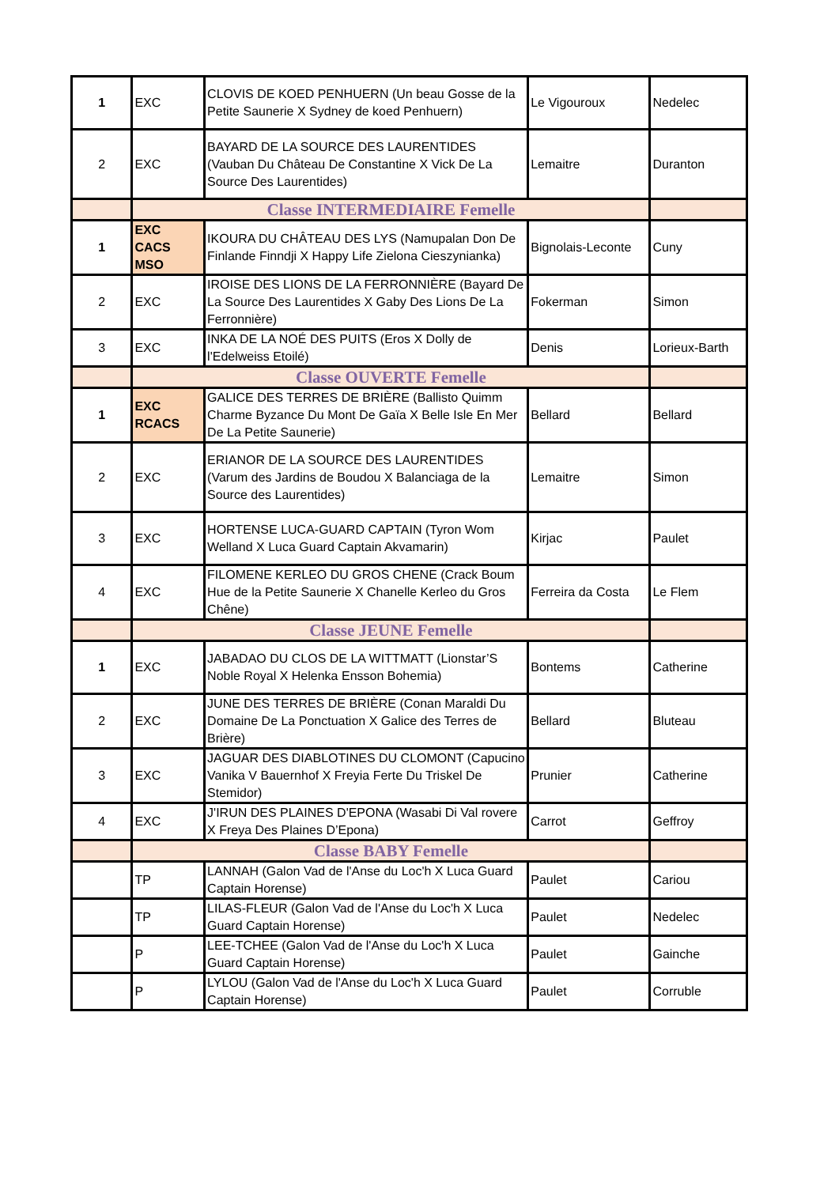| 1 | EXC | CLOVIS DE KOED PENHUERN (Un beau Gosse de la Petite Saunerie X Sydney de koed Penhuern) | Le Vigouroux | Nedelec |
| 2 | EXC | BAYARD DE LA SOURCE DES LAURENTIDES (Vauban Du Château De Constantine X Vick De La Source Des Laurentides) | Lemaitre | Duranton |
| | Classe INTERMEDIAIRE Femelle | | | |
| 1 | EXC CACS MSO | IKOURA DU CHÂTEAU DES LYS (Namupalan Don De Finlande Finndji X Happy Life Zielona Cieszynianka) | Bignolais-Leconte | Cuny |
| 2 | EXC | IROISE DES LIONS DE LA FERRONNIÈRE (Bayard De La Source Des Laurentides X Gaby Des Lions De La Ferronnière) | Fokerman | Simon |
| 3 | EXC | INKA DE LA NOÉ DES PUITS (Eros X Dolly de l'Edelweiss Etoilé) | Denis | Lorieux-Barth |
| | Classe OUVERTE Femelle | | | |
| 1 | EXC RCACS | GALICE DES TERRES DE BRIÈRE (Ballisto Quimm Charme Byzance Du Mont De Gaïa X Belle Isle En Mer De La Petite Saunerie) | Bellard | Bellard |
| 2 | EXC | ERIANOR DE LA SOURCE DES LAURENTIDES (Varum des Jardins de Boudou X Balanciaga de la Source des Laurentides) | Lemaitre | Simon |
| 3 | EXC | HORTENSE LUCA-GUARD CAPTAIN (Tyron Wom Welland X Luca Guard Captain Akvamarin) | Kirjac | Paulet |
| 4 | EXC | FILOMENE KERLEO DU GROS CHENE (Crack Boum Hue de la Petite Saunerie X Chanelle Kerleo du Gros Chêne) | Ferreira da Costa | Le Flem |
| | Classe JEUNE Femelle | | | |
| 1 | EXC | JABADAO DU CLOS DE LA WITTMATT (Lionstar’S Noble Royal X Helenka Ensson Bohemia) | Bontems | Catherine |
| 2 | EXC | JUNE DES TERRES DE BRIÈRE (Conan Maraldi Du Domaine De La Ponctuation X Galice des Terres de Brière) | Bellard | Bluteau |
| 3 | EXC | JAGUAR DES DIABLOTINES DU CLOMONT (Capucino Vanika V Bauernhof X Freyia Ferte Du Triskel De Stemidor) | Prunier | Catherine |
| 4 | EXC | J'IRUN DES PLAINES D'EPONA (Wasabi Di Val rovere X Freya Des Plaines D’Epona) | Carrot | Geffroy |
| | Classe BABY Femelle | | | |
| | TP | LANNAH (Galon Vad de l'Anse du Loc'h X Luca Guard Captain Horense) | Paulet | Cariou |
| | TP | LILAS-FLEUR (Galon Vad de l'Anse du Loc'h X Luca Guard Captain Horense) | Paulet | Nedelec |
| | P | LEE-TCHEE (Galon Vad de l'Anse du Loc'h X Luca Guard Captain Horense) | Paulet | Gainche |
| | P | LYLOU (Galon Vad de l'Anse du Loc'h X Luca Guard Captain Horense) | Paulet | Corruble |